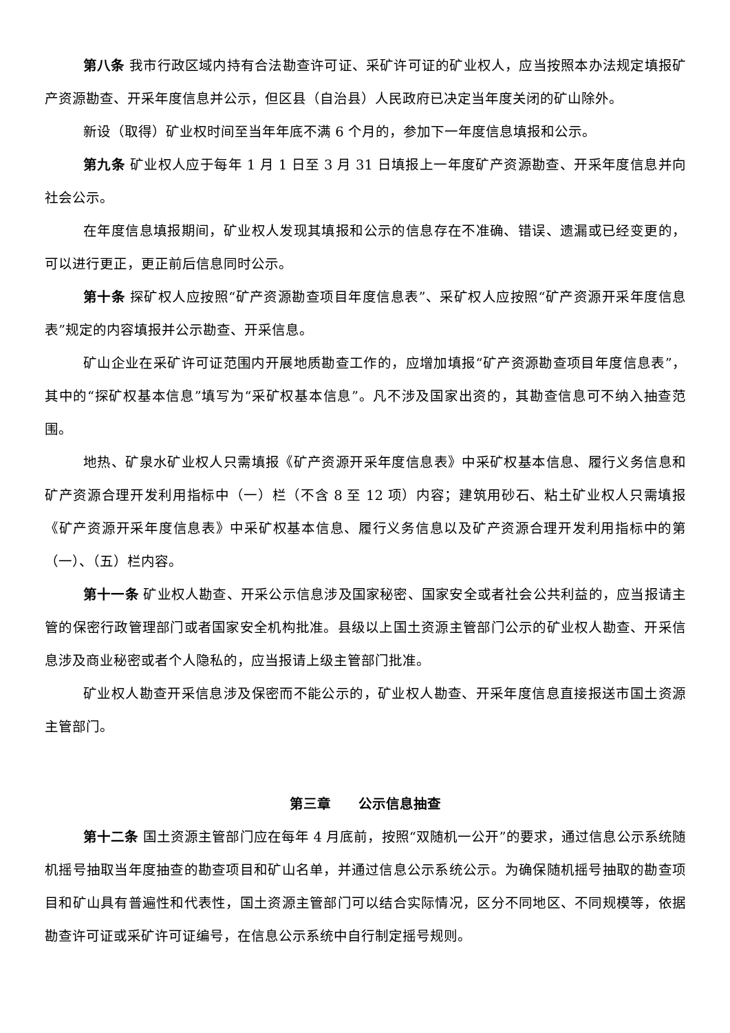第八条 我市行政区域内持有合法勘查许可证、采矿许可证的矿业权人，应当按照本办法规定填报矿产资源勘查、开采年度信息并公示，但区县（自治县）人民政府已决定当年度关闭的矿山除外。
新设（取得）矿业权时间至当年年底不满 6 个月的，参加下一年度信息填报和公示。
第九条 矿业权人应于每年 1 月 1 日至 3 月 31 日填报上一年度矿产资源勘查、开采年度信息并向社会公示。
在年度信息填报期间，矿业权人发现其填报和公示的信息存在不准确、错误、遗漏或已经变更的，可以进行更正，更正前后信息同时公示。
第十条 探矿权人应按照“矿产资源勘查项目年度信息表”、采矿权人应按照“矿产资源开采年度信息表”规定的内容填报并公示勘查、开采信息。
矿山企业在采矿许可证范围内开展地质勘查工作的，应增加填报“矿产资源勘查项目年度信息表”，其中的“探矿权基本信息”填写为“采矿权基本信息”。凡不涉及国家出资的，其勘查信息可不纳入抽查范围。
地热、矿泉水矿业权人只需填报《矿产资源开采年度信息表》中采矿权基本信息、履行义务信息和矿产资源合理开发利用指标中（一）栏（不含 8 至 12 项）内容；建筑用砂石、粘土矿业权人只需填报《矿产资源开采年度信息表》中采矿权基本信息、履行义务信息以及矿产资源合理开发利用指标中的第（一）、（五）栏内容。
第十一条 矿业权人勘查、开采公示信息涉及国家秘密、国家安全或者社会公共利益的，应当报请主管的保密行政管理部门或者国家安全机构批准。县级以上国土资源主管部门公示的矿业权人勘查、开采信息涉及商业秘密或者个人隐私的，应当报请上级主管部门批准。
矿业权人勘查开采信息涉及保密而不能公示的，矿业权人勘查、开采年度信息直接报送市国土资源主管部门。
第三章　　公示信息抽查
第十二条 国土资源主管部门应在每年 4 月底前，按照“双随机一公开”的要求，通过信息公示系统随机摇号抽取当年度抽查的勘查项目和矿山名单，并通过信息公示系统公示。为确保随机摇号抽取的勘查项目和矿山具有普遍性和代表性，国土资源主管部门可以结合实际情况，区分不同地区、不同规模等，依据勘查许可证或采矿许可证编号，在信息公示系统中自行制定摇号规则。